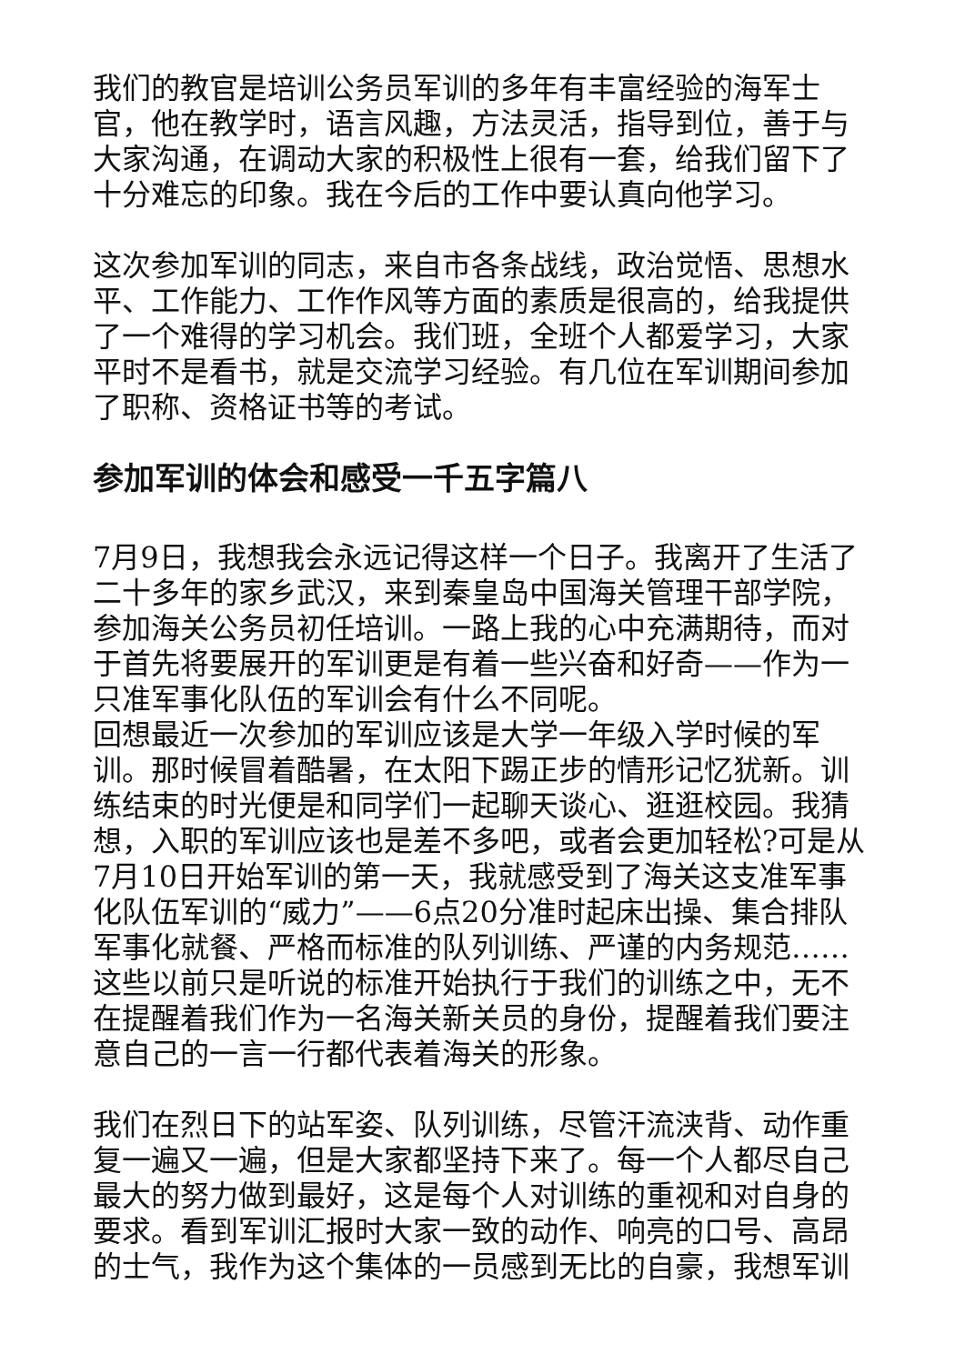我们的教官是培训公务员军训的多年有丰富经验的海军士官，他在教学时，语言风趣，方法灵活，指导到位，善于与大家沟通，在调动大家的积极性上很有一套，给我们留下了十分难忘的印象。我在今后的工作中要认真向他学习。
这次参加军训的同志，来自市各条战线，政治觉悟、思想水平、工作能力、工作作风等方面的素质是很高的，给我提供了一个难得的学习机会。我们班，全班个人都爱学习，大家平时不是看书，就是交流学习经验。有几位在军训期间参加了职称、资格证书等的考试。
参加军训的体会和感受一千五字篇八
7月9日，我想我会永远记得这样一个日子。我离开了生活了二十多年的家乡武汉，来到秦皇岛中国海关管理干部学院，参加海关公务员初任培训。一路上我的心中充满期待，而对于首先将要展开的军训更是有着一些兴奋和好奇——作为一只准军事化队伍的军训会有什么不同呢。
回想最近一次参加的军训应该是大学一年级入学时候的军训。那时候冒着酷暑，在太阳下踢正步的情形记忆犹新。训练结束的时光便是和同学们一起聊天谈心、逛逛校园。我猜想，入职的军训应该也是差不多吧，或者会更加轻松?可是从7月10日开始军训的第一天，我就感受到了海关这支准军事化队伍军训的“威力”——6点20分准时起床出操、集合排队军事化就餐、严格而标准的队列训练、严谨的内务规范……这些以前只是听说的标准开始执行于我们的训练之中，无不在提醒着我们作为一名海关新关员的身份，提醒着我们要注意自己的一言一行都代表着海关的形象。
我们在烈日下的站军姿、队列训练，尽管汗流浃背、动作重复一遍又一遍，但是大家都坚持下来了。每一个人都尽自己最大的努力做到最好，这是每个人对训练的重视和对自身的要求。看到军训汇报时大家一致的动作、响亮的口号、高昂的士气，我作为这个集体的一员感到无比的自豪，我想军训